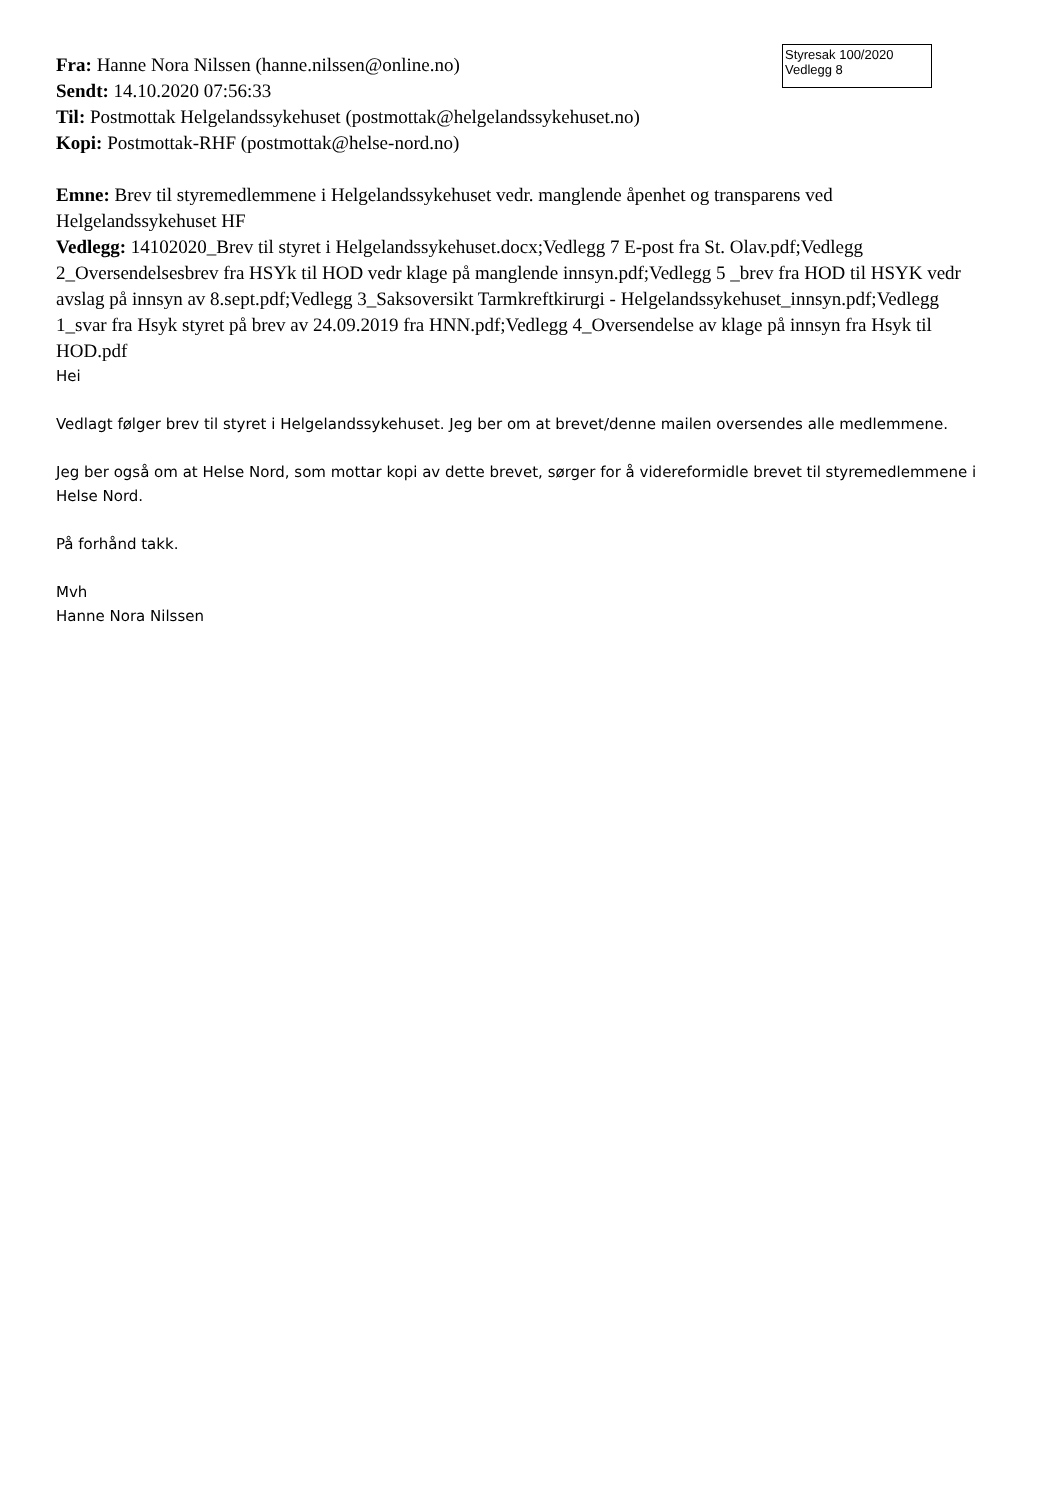Styresak 100/2020
Vedlegg 8
Fra: Hanne Nora Nilssen (hanne.nilssen@online.no)
Sendt: 14.10.2020 07:56:33
Til: Postmottak Helgelandssykehuset (postmottak@helgelandssykehuset.no)
Kopi: Postmottak-RHF (postmottak@helse-nord.no)
Emne: Brev til styremedlemmene i Helgelandssykehuset vedr. manglende åpenhet og transparens ved Helgelandssykehuset HF
Vedlegg: 14102020_Brev til styret i Helgelandssykehuset.docx;Vedlegg 7 E-post fra St. Olav.pdf;Vedlegg 2_Oversendelsesbrev fra HSYk til HOD vedr klage på manglende innsyn.pdf;Vedlegg 5 _brev fra HOD til HSYK vedr avslag på innsyn av 8.sept.pdf;Vedlegg 3_Saksoversikt Tarmkreftkirurgi - Helgelandssykehuset_innsyn.pdf;Vedlegg 1_svar fra Hsyk styret på brev av 24.09.2019 fra HNN.pdf;Vedlegg 4_Oversendelse av klage på innsyn fra Hsyk til HOD.pdf
Hei
Vedlagt følger brev til styret i Helgelandssykehuset. Jeg ber om at brevet/denne mailen oversendes alle medlemmene.
Jeg ber også om at Helse Nord, som mottar kopi av dette brevet, sørger for å videreformidle brevet til styremedlemmene i Helse Nord.
På forhånd takk.
Mvh
Hanne Nora Nilssen